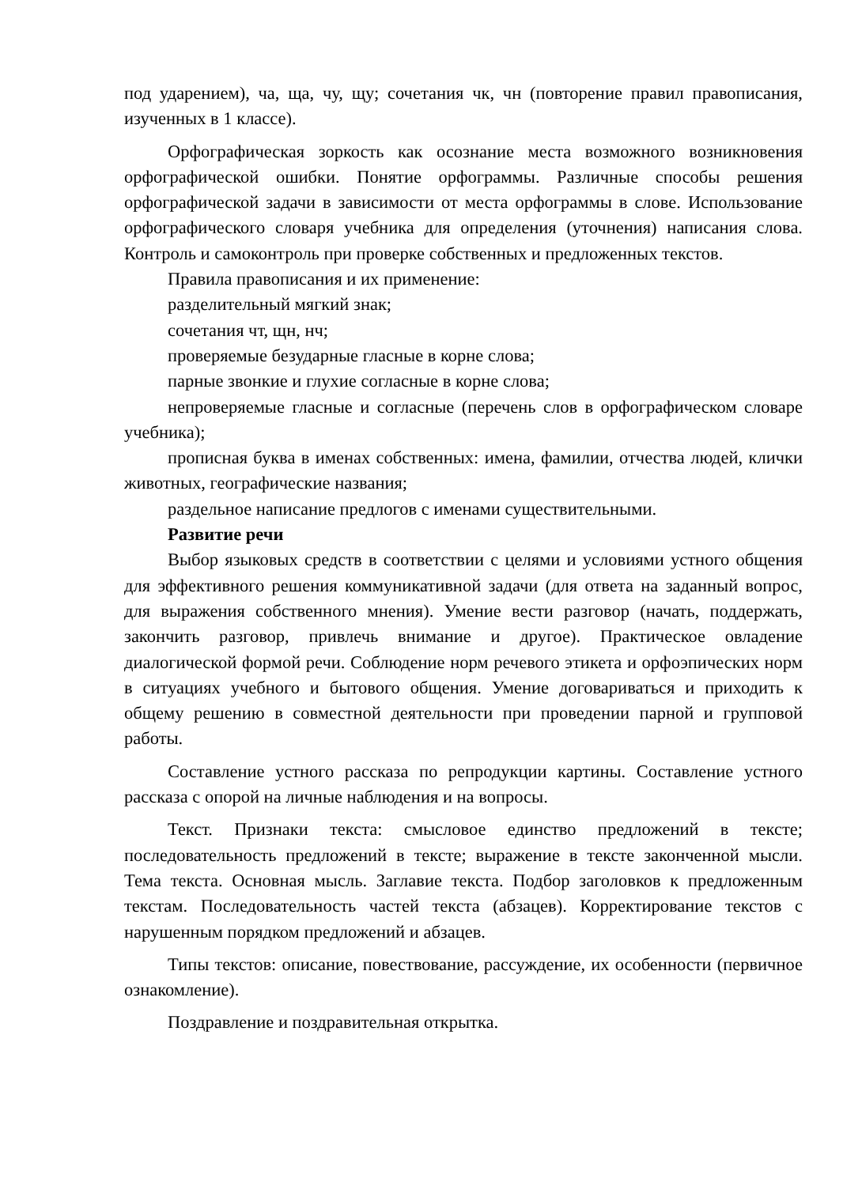под ударением), ча, ща, чу, щу; сочетания чк, чн (повторение правил правописания, изученных в 1 классе).
Орфографическая зоркость как осознание места возможного возникновения орфографической ошибки. Понятие орфограммы. Различные способы решения орфографической задачи в зависимости от места орфограммы в слове. Использование орфографического словаря учебника для определения (уточнения) написания слова. Контроль и самоконтроль при проверке собственных и предложенных текстов.
Правила правописания и их применение:
разделительный мягкий знак;
сочетания чт, щн, нч;
проверяемые безударные гласные в корне слова;
парные звонкие и глухие согласные в корне слова;
непроверяемые гласные и согласные (перечень слов в орфографическом словаре учебника);
прописная буква в именах собственных: имена, фамилии, отчества людей, клички животных, географические названия;
раздельное написание предлогов с именами существительными.
Развитие речи
Выбор языковых средств в соответствии с целями и условиями устного общения для эффективного решения коммуникативной задачи (для ответа на заданный вопрос, для выражения собственного мнения). Умение вести разговор (начать, поддержать, закончить разговор, привлечь внимание и другое). Практическое овладение диалогической формой речи. Соблюдение норм речевого этикета и орфоэпических норм в ситуациях учебного и бытового общения. Умение договариваться и приходить к общему решению в совместной деятельности при проведении парной и групповой работы.
Составление устного рассказа по репродукции картины. Составление устного рассказа с опорой на личные наблюдения и на вопросы.
Текст. Признаки текста: смысловое единство предложений в тексте; последовательность предложений в тексте; выражение в тексте законченной мысли. Тема текста. Основная мысль. Заглавие текста. Подбор заголовков к предложенным текстам. Последовательность частей текста (абзацев). Корректирование текстов с нарушенным порядком предложений и абзацев.
Типы текстов: описание, повествование, рассуждение, их особенности (первичное ознакомление).
Поздравление и поздравительная открытка.